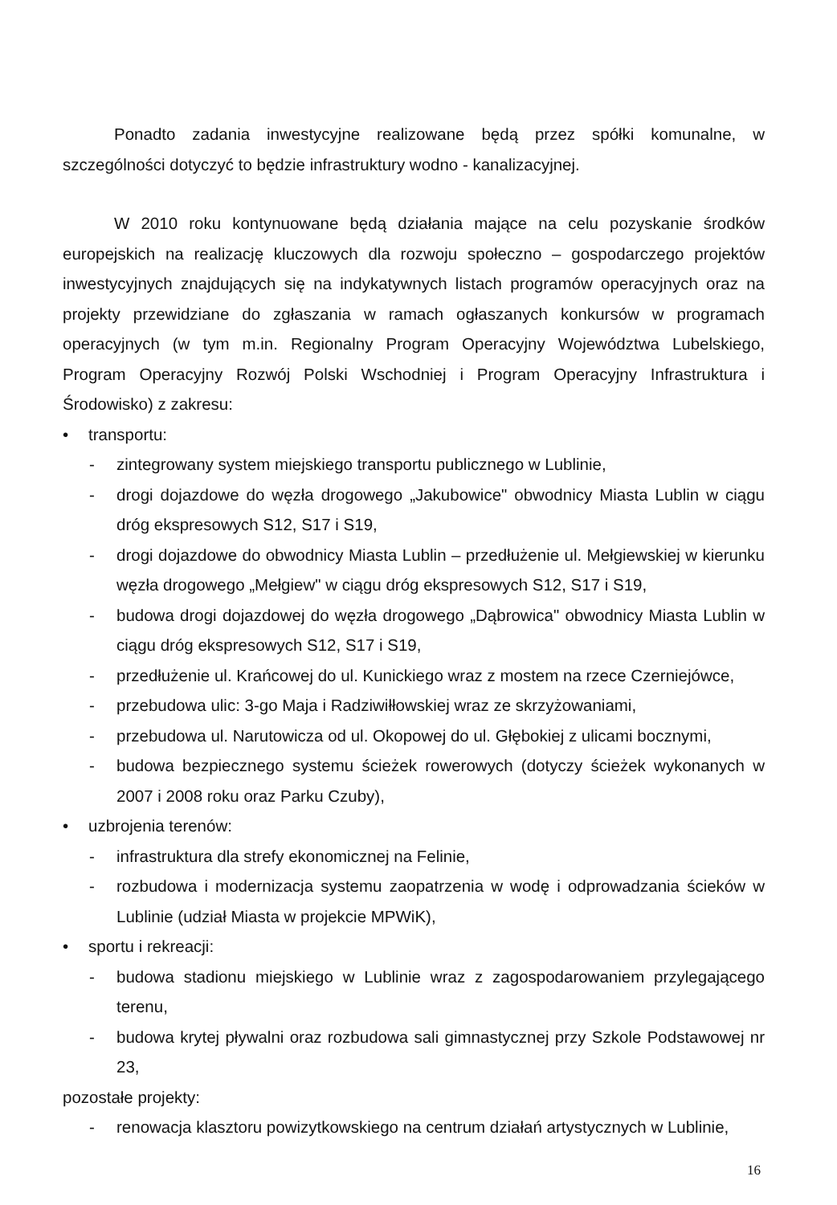Ponadto zadania inwestycyjne realizowane będą przez spółki komunalne, w szczególności dotyczyć to będzie infrastruktury wodno - kanalizacyjnej.
W 2010 roku kontynuowane będą działania mające na celu pozyskanie środków europejskich na realizację kluczowych dla rozwoju społeczno – gospodarczego projektów inwestycyjnych znajdujących się na indykatywnych listach programów operacyjnych oraz na projekty przewidziane do zgłaszania w ramach ogłaszanych konkursów w programach operacyjnych (w tym m.in. Regionalny Program Operacyjny Województwa Lubelskiego, Program Operacyjny Rozwój Polski Wschodniej i Program Operacyjny Infrastruktura i Środowisko) z zakresu:
• transportu:
- zintegrowany system miejskiego transportu publicznego w Lublinie,
- drogi dojazdowe do węzła drogowego „Jakubowice" obwodnicy Miasta Lublin w ciągu dróg ekspresowych S12, S17 i S19,
- drogi dojazdowe do obwodnicy Miasta Lublin – przedłużenie ul. Mełgiewskiej w kierunku węzła drogowego „Mełgiew" w ciągu dróg ekspresowych S12, S17 i S19,
- budowa drogi dojazdowej do węzła drogowego „Dąbrowica" obwodnicy Miasta Lublin w ciągu dróg ekspresowych S12, S17 i S19,
- przedłużenie ul. Krańcowej do ul. Kunickiego wraz z mostem na rzece Czerniejówce,
- przebudowa ulic: 3-go Maja i Radziwiłłowskiej wraz ze skrzyżowaniami,
- przebudowa ul. Narutowicza od ul. Okopowej do ul. Głębokiej z ulicami bocznymi,
- budowa bezpiecznego systemu ścieżek rowerowych (dotyczy ścieżek wykonanych w 2007 i 2008 roku oraz Parku Czuby),
• uzbrojenia terenów:
- infrastruktura dla strefy ekonomicznej na Felinie,
- rozbudowa i modernizacja systemu zaopatrzenia w wodę i odprowadzania ścieków w Lublinie (udział Miasta w projekcie MPWiK),
• sportu i rekreacji:
- budowa stadionu miejskiego w Lublinie wraz z zagospodarowaniem przylegającego terenu,
- budowa krytej pływalni oraz rozbudowa sali gimnastycznej przy Szkole Podstawowej nr 23,
pozostałe projekty:
- renowacja klasztoru powizytkowskiego na centrum działań artystycznych w Lublinie,
16